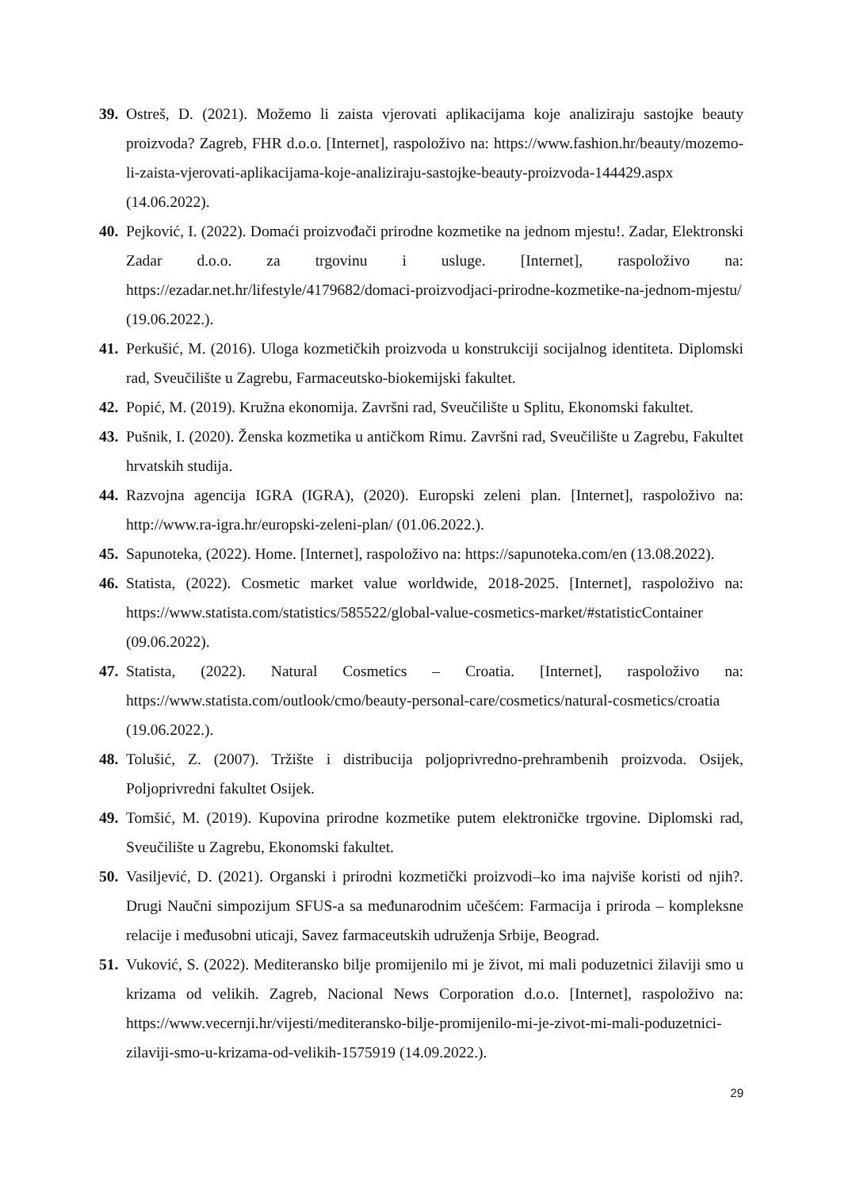39.
Ostreš, D. (2021). Možemo li zaista vjerovati aplikacijama koje analiziraju sastojke beauty proizvoda? Zagreb, FHR d.o.o. [Internet], raspoloživo na: https://www.fashion.hr/beauty/mozemo-li-zaista-vjerovati-aplikacijama-koje-analiziraju-sastojke-beauty-proizvoda-144429.aspx (14.06.2022).
40.
Pejković, I. (2022). Domaći proizvođači prirodne kozmetike na jednom mjestu!. Zadar, Elektronski Zadar d.o.o. za trgovinu i usluge. [Internet], raspoloživo na: https://ezadar.net.hr/lifestyle/4179682/domaci-proizvodjaci-prirodne-kozmetike-na-jednom-mjestu/ (19.06.2022.).
41.
Perkušić, M. (2016). Uloga kozmetičkih proizvoda u konstrukciji socijalnog identiteta. Diplomski rad, Sveučilište u Zagrebu, Farmaceutsko-biokemijski fakultet.
42.
Popić, M. (2019). Kružna ekonomija. Završni rad, Sveučilište u Splitu, Ekonomski fakultet.
43.
Pušnik, I. (2020). Ženska kozmetika u antičkom Rimu. Završni rad, Sveučilište u Zagrebu, Fakultet hrvatskih studija.
44.
Razvojna agencija IGRA (IGRA), (2020). Europski zeleni plan. [Internet], raspoloživo na: http://www.ra-igra.hr/europski-zeleni-plan/ (01.06.2022.).
45.
Sapunoteka, (2022). Home. [Internet], raspoloživo na: https://sapunoteka.com/en (13.08.2022).
46.
Statista, (2022). Cosmetic market value worldwide, 2018-2025. [Internet], raspoloživo na: https://www.statista.com/statistics/585522/global-value-cosmetics-market/#statisticContainer (09.06.2022).
47.
Statista, (2022). Natural Cosmetics – Croatia. [Internet], raspoloživo na: https://www.statista.com/outlook/cmo/beauty-personal-care/cosmetics/natural-cosmetics/croatia (19.06.2022.).
48.
Tolušić, Z. (2007). Tržište i distribucija poljoprivredno-prehrambenih proizvoda. Osijek, Poljoprivredni fakultet Osijek.
49.
Tomšić, M. (2019). Kupovina prirodne kozmetike putem elektroničke trgovine. Diplomski rad, Sveučilište u Zagrebu, Ekonomski fakultet.
50.
Vasiljević, D. (2021). Organski i prirodni kozmetički proizvodi–ko ima najviše koristi od njih?. Drugi Naučni simpozijum SFUS-a sa međunarodnim učešćem: Farmacija i priroda – kompleksne relacije i međusobni uticaji, Savez farmaceutskih udruženja Srbije, Beograd.
51.
Vuković, S. (2022). Mediteransko bilje promijenilo mi je život, mi mali poduzetnici žilaviji smo u krizama od velikih. Zagreb, Nacional News Corporation d.o.o. [Internet], raspoloživo na: https://www.vecernji.hr/vijesti/mediteransko-bilje-promijenilo-mi-je-zivot-mi-mali-poduzetnici-zilaviji-smo-u-krizama-od-velikih-1575919 (14.09.2022.).
29